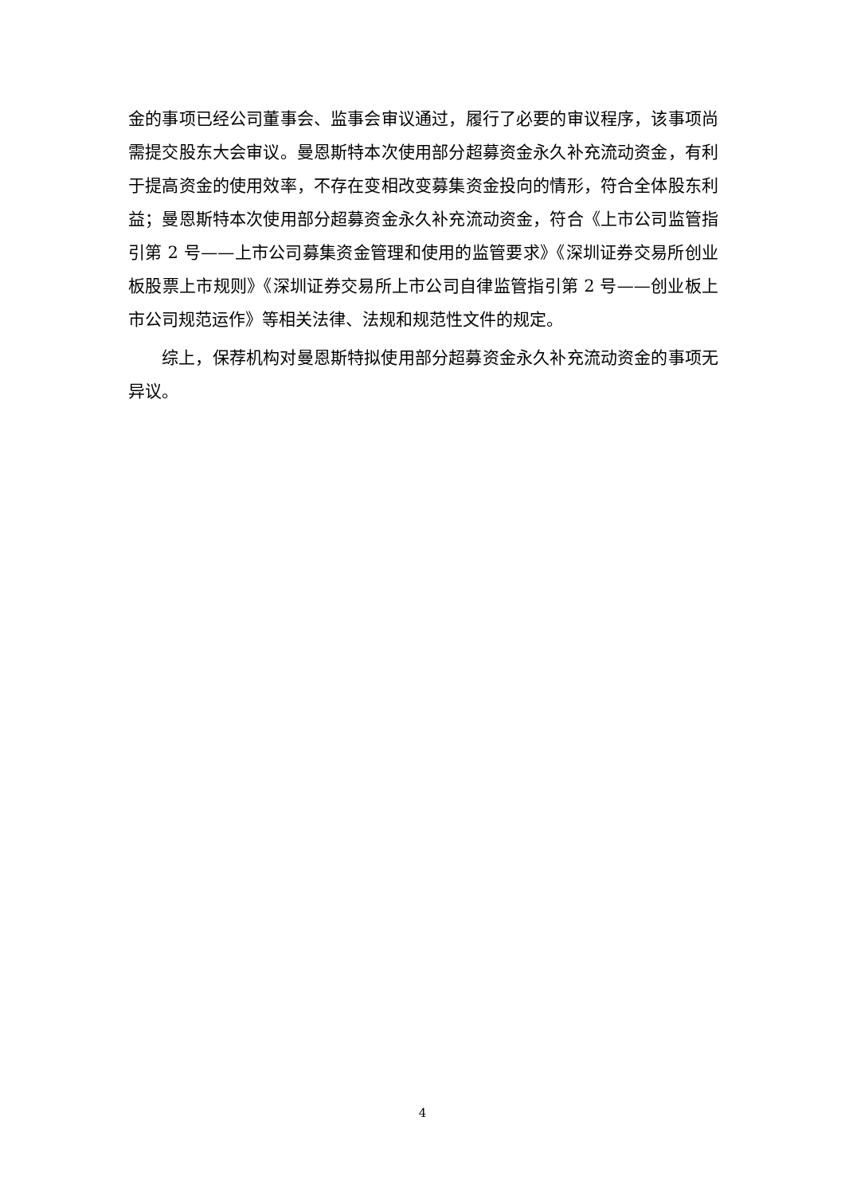金的事项已经公司董事会、监事会审议通过，履行了必要的审议程序，该事项尚需提交股东大会审议。曼恩斯特本次使用部分超募资金永久补充流动资金，有利于提高资金的使用效率，不存在变相改变募集资金投向的情形，符合全体股东利益；曼恩斯特本次使用部分超募资金永久补充流动资金，符合《上市公司监管指引第 2 号——上市公司募集资金管理和使用的监管要求》《深圳证券交易所创业板股票上市规则》《深圳证券交易所上市公司自律监管指引第 2 号——创业板上市公司规范运作》等相关法律、法规和规范性文件的规定。
综上，保荐机构对曼恩斯特拟使用部分超募资金永久补充流动资金的事项无异议。
4